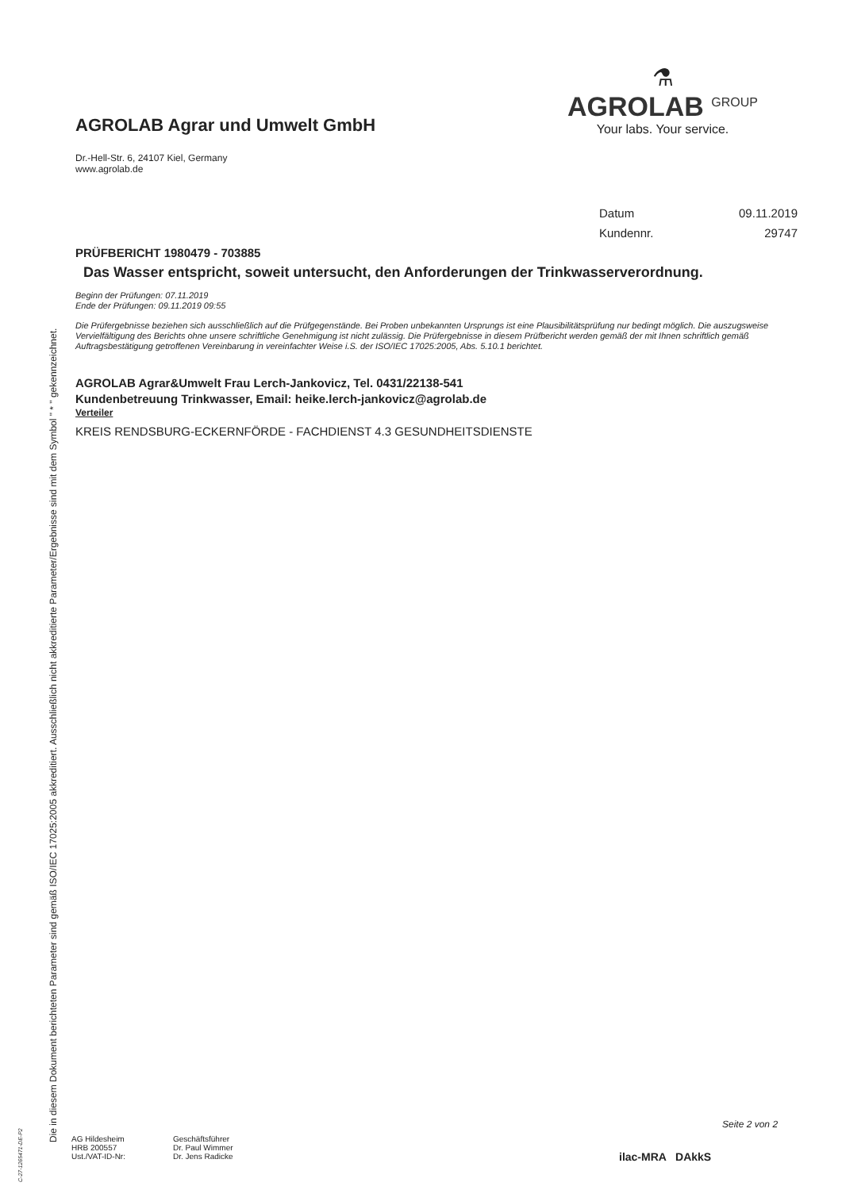Die in diesem Dokument berichteten Parameter sind gemäß ISO/IEC 17025:2005 akkreditiert. Ausschließlich nicht akkreditierte Parameter/Ergebnisse sind mit dem Symbol " * " gekennzeichnet.
C-27-1265471-DE-P2
AGROLAB Agrar und Umwelt GmbH
⚗
AGROLAB <sup>GROUP</sup>
Your labs. Your service.
Dr.-Hell-Str. 6, 24107 Kiel, Germany
www.agrolab.de
Datum 09.11.2019
Kundennr. 29747
PRÜFBERICHT 1980479 - 703885
Das Wasser entspricht, soweit untersucht, den Anforderungen der Trinkwasserverordnung.
Beginn der Prüfungen: 07.11.2019
Ende der Prüfungen: 09.11.2019 09:55
Die Prüfergebnisse beziehen sich ausschließlich auf die Prüfgegenstände. Bei Proben unbekannten Ursprungs ist eine Plausibilitätsprüfung nur bedingt möglich. Die auszugsweise Vervielfältigung des Berichts ohne unsere schriftliche Genehmigung ist nicht zulässig. Die Prüfergebnisse in diesem Prüfbericht werden gemäß der mit Ihnen schriftlich gemäß Auftragsbestätigung getroffenen Vereinbarung in vereinfachter Weise i.S. der ISO/IEC 17025:2005, Abs. 5.10.1 berichtet.
AGROLAB Agrar&Umwelt Frau Lerch-Jankovicz, Tel. 0431/22138-541
Kundenbetreuung Trinkwasser, Email: heike.lerch-jankovicz@agrolab.de
Verteiler
KREIS RENDSBURG-ECKERNFÖRDE - FACHDIENST 4.3 GESUNDHEITSDIENSTE
Seite 2 von 2
AG Hildesheim
HRB 200557
Ust./VAT-ID-Nr:
Geschäftsführer
Dr. Paul Wimmer
Dr. Jens Radicke
ilac-MRA DAkkS